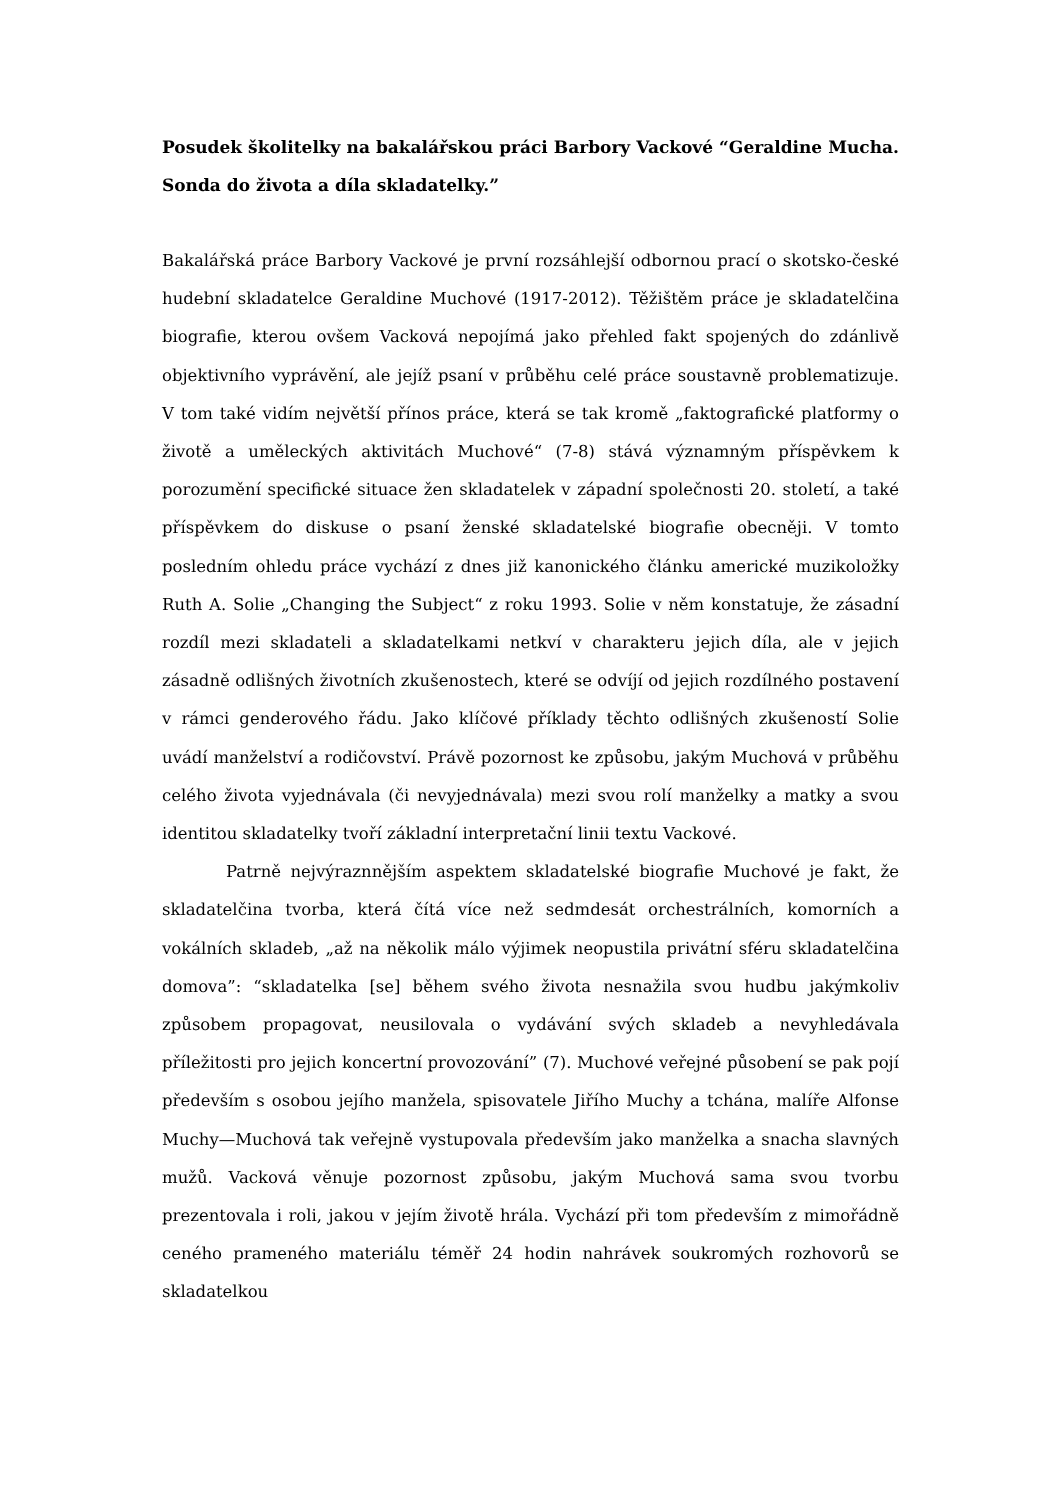Posudek školitelky na bakalářskou práci Barbory Vackové “Geraldine Mucha. Sonda do života a díla skladatelky.”
Bakalářská práce Barbory Vackové je první rozsáhlejší odbornou prací o skotsko-české hudební skladatelce Geraldine Muchové (1917-2012). Těžištěm práce je skladatelčina biografie, kterou ovšem Vacková nepojímá jako přehled fakt spojených do zdánlivě objektivního vyprávění, ale jejíž psaní v průběhu celé práce soustavně problematizuje. V tom také vidím největší přínos práce, která se tak kromě „faktografické platformy o životě a uměleckých aktivitách Muchové“ (7-8) stává významným příspěvkem k porozumění specifické situace žen skladatelek v západní společnosti 20. století, a také příspěvkem do diskuse o psaní ženské skladatelské biografie obecněji. V tomto posledním ohledu práce vychází z dnes již kanonického článku americké muzikoložky Ruth A. Solie „Changing the Subject“ z roku 1993. Solie v něm konstatuje, že zásadní rozdíl mezi skladateli a skladatelkami netkví v charakteru jejich díla, ale v jejich zásadně odlišných životních zkušenostech, které se odvíjí od jejich rozdílného postavení v rámci genderového řádu. Jako klíčové příklady těchto odlišných zkušeností Solie uvádí manželství a rodičovství. Právě pozornost ke způsobu, jakým Muchová v průběhu celého života vyjednávala (či nevyjednávala) mezi svou rolí manželky a matky a svou identitou skladatelky tvoří základní interpretační linii textu Vackové.
Patrně nejvýraznnějším aspektem skladatelské biografie Muchové je fakt, že skladatelčina tvorba, která čítá více než sedmdesát orchestrálních, komorních a vokálních skladeb, „až na několik málo výjimek neopustila privátní sféru skladatelčina domova”: “skladatelka [se] během svého života nesnažila svou hudbu jakýmkoliv způsobem propagovat, neusilovala o vydávání svých skladeb a nevyhledávala příležitosti pro jejich koncertní provozování” (7). Muchové veřejné působení se pak pojí především s osobou jejího manžela, spisovatele Jiřího Muchy a tchána, malíře Alfonse Muchy—Muchová tak veřejně vystupovala především jako manželka a snacha slavných mužů. Vacková věnuje pozornost způsobu, jakým Muchová sama svou tvorbu prezentovala i roli, jakou v jejím životě hrála. Vychází při tom především z mimořádně ceného prameného materiálu téměř 24 hodin nahrávek soukromých rozhovorů se skladatelkou